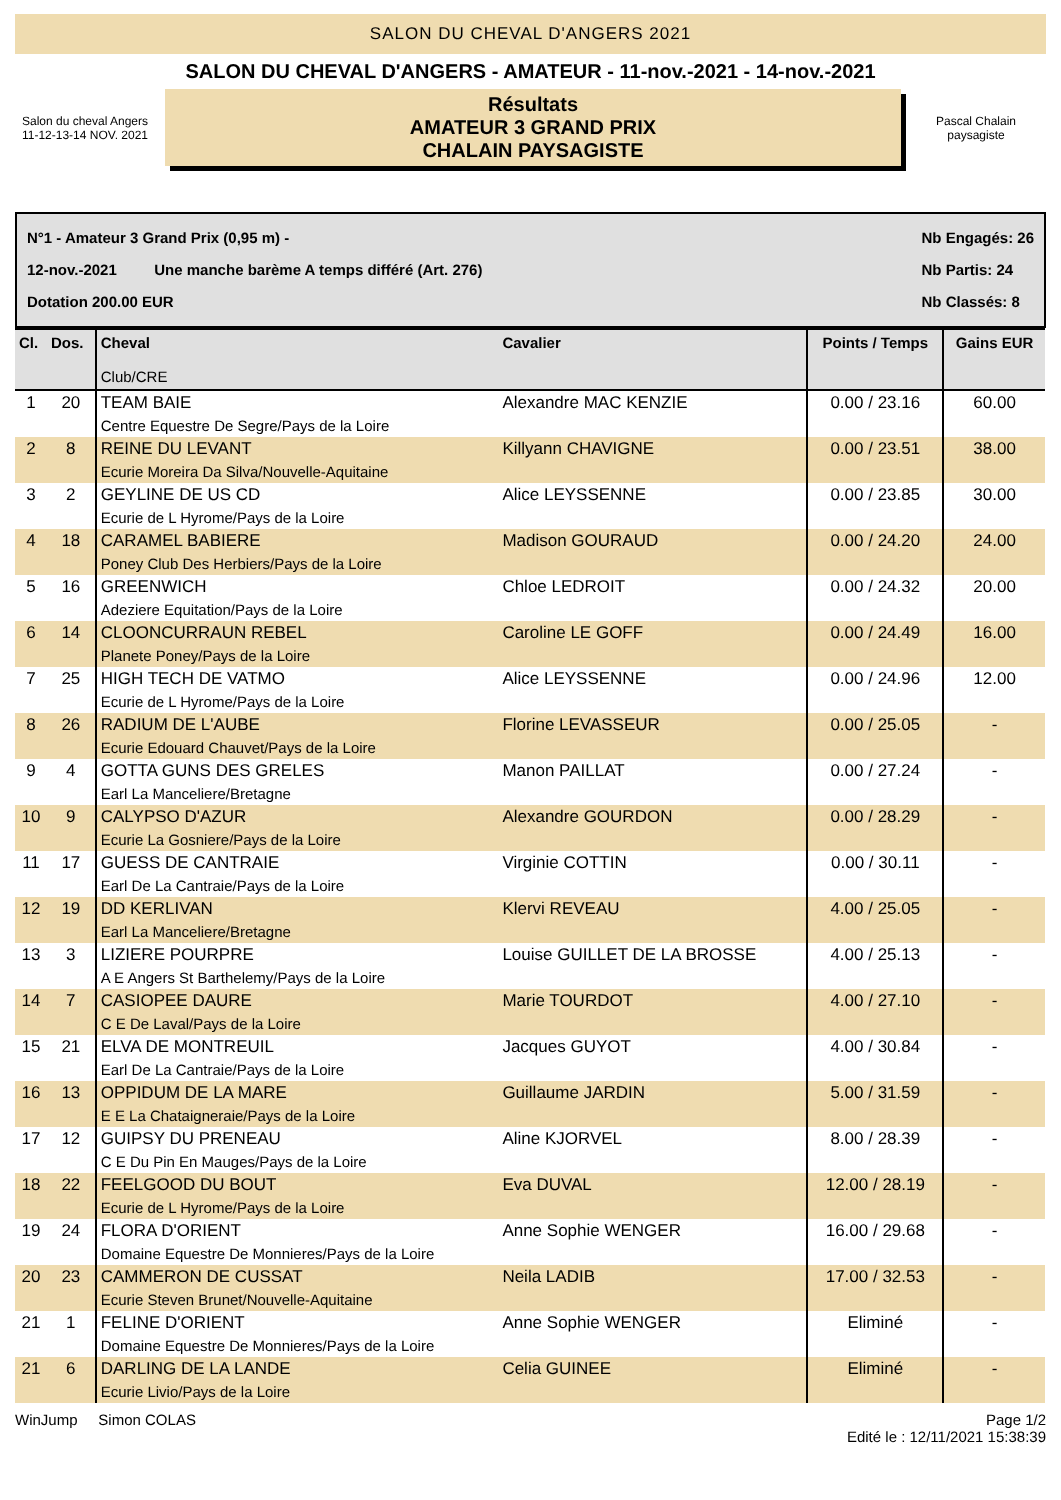SALON DU CHEVAL D'ANGERS 2021
Salon du cheval Angers
11-12-13-14 NOV. 2021
SALON DU CHEVAL D'ANGERS - AMATEUR - 11-nov.-2021 - 14-nov.-2021
Résultats
AMATEUR 3 GRAND PRIX
CHALAIN PAYSAGISTE
Pascal Chalain paysagiste
N°1 - Amateur 3 Grand Prix (0,95 m) -
12-nov.-2021 Une manche barème A temps différé (Art. 276)
Dotation 200.00 EUR
Nb Engagés: 26
Nb Partis: 24
Nb Classés: 8
| Cl. | Dos. | Cheval Club/CRE | Cavalier | Points / Temps | Gains EUR |
| --- | --- | --- | --- | --- | --- |
| 1 | 20 | TEAM BAIE Centre Equestre De Segre/Pays de la Loire | Alexandre MAC KENZIE | 0.00 / 23.16 | 60.00 |
| 2 | 8 | REINE DU LEVANT Ecurie Moreira Da Silva/Nouvelle-Aquitaine | Killyann CHAVIGNE | 0.00 / 23.51 | 38.00 |
| 3 | 2 | GEYLINE DE US CD Ecurie de L Hyrome/Pays de la Loire | Alice LEYSSENNE | 0.00 / 23.85 | 30.00 |
| 4 | 18 | CARAMEL BABIERE Poney Club Des Herbiers/Pays de la Loire | Madison GOURAUD | 0.00 / 24.20 | 24.00 |
| 5 | 16 | GREENWICH Adeziere Equitation/Pays de la Loire | Chloe LEDROIT | 0.00 / 24.32 | 20.00 |
| 6 | 14 | CLOONCURRAUN REBEL Planete Poney/Pays de la Loire | Caroline LE GOFF | 0.00 / 24.49 | 16.00 |
| 7 | 25 | HIGH TECH DE VATMO Ecurie de L Hyrome/Pays de la Loire | Alice LEYSSENNE | 0.00 / 24.96 | 12.00 |
| 8 | 26 | RADIUM DE L'AUBE Ecurie Edouard Chauvet/Pays de la Loire | Florine LEVASSEUR | 0.00 / 25.05 | - |
| 9 | 4 | GOTTA GUNS DES GRELES Earl La Manceliere/Bretagne | Manon PAILLAT | 0.00 / 27.24 | - |
| 10 | 9 | CALYPSO D'AZUR Ecurie La Gosniere/Pays de la Loire | Alexandre GOURDON | 0.00 / 28.29 | - |
| 11 | 17 | GUESS DE CANTRAIE Earl De La Cantraie/Pays de la Loire | Virginie COTTIN | 0.00 / 30.11 | - |
| 12 | 19 | DD KERLIVAN Earl La Manceliere/Bretagne | Klervi REVEAU | 4.00 / 25.05 | - |
| 13 | 3 | LIZIERE POURPRE A E Angers St Barthelemy/Pays de la Loire | Louise GUILLET DE LA BROSSE | 4.00 / 25.13 | - |
| 14 | 7 | CASIOPEE DAURE C E De Laval/Pays de la Loire | Marie TOURDOT | 4.00 / 27.10 | - |
| 15 | 21 | ELVA DE MONTREUIL Earl De La Cantraie/Pays de la Loire | Jacques GUYOT | 4.00 / 30.84 | - |
| 16 | 13 | OPPIDUM DE LA MARE E E La Chataigneraie/Pays de la Loire | Guillaume JARDIN | 5.00 / 31.59 | - |
| 17 | 12 | GUIPSY DU PRENEAU C E Du Pin En Mauges/Pays de la Loire | Aline KJORVEL | 8.00 / 28.39 | - |
| 18 | 22 | FEELGOOD DU BOUT Ecurie de L Hyrome/Pays de la Loire | Eva DUVAL | 12.00 / 28.19 | - |
| 19 | 24 | FLORA D'ORIENT Domaine Equestre De Monnieres/Pays de la Loire | Anne Sophie WENGER | 16.00 / 29.68 | - |
| 20 | 23 | CAMMERON DE CUSSAT Ecurie Steven Brunet/Nouvelle-Aquitaine | Neila LADIB | 17.00 / 32.53 | - |
| 21 | 1 | FELINE D'ORIENT Domaine Equestre De Monnieres/Pays de la Loire | Anne Sophie WENGER | Eliminé | - |
| 21 | 6 | DARLING DE LA LANDE Ecurie Livio/Pays de la Loire | Celia GUINEE | Eliminé | - |
WinJump Simon COLAS Page 1/2
Edité le : 12/11/2021 15:38:39